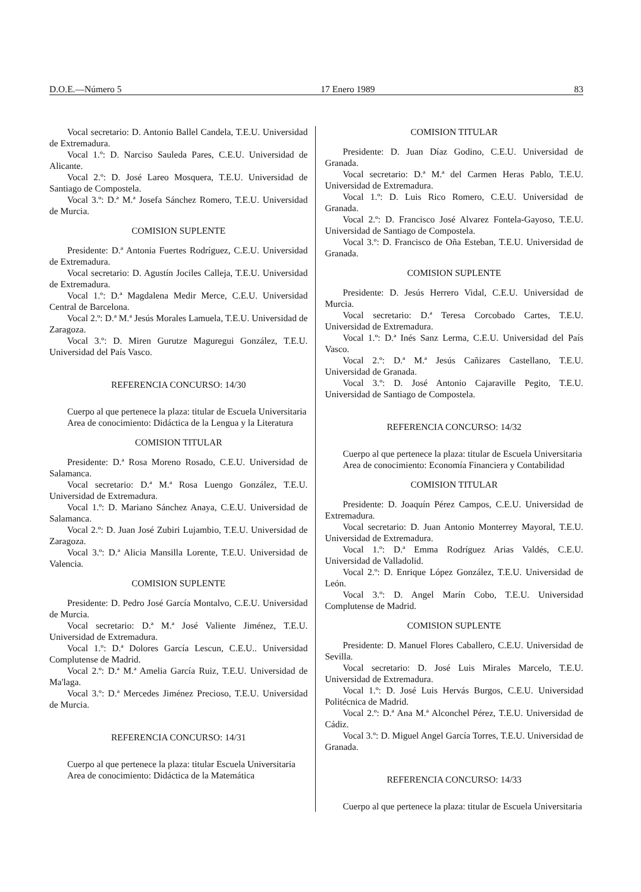D.O.E.—Número 5 17 Enero 1989 83
Vocal secretario: D. Antonio Ballel Candela, T.E.U. Universidad de Extremadura.
Vocal 1.º: D. Narciso Sauleda Pares, C.E.U. Universidad de Alicante.
Vocal 2.º: D. José Lareo Mosquera, T.E.U. Universidad de Santiago de Compostela.
Vocal 3.º: D.ª M.ª Josefa Sánchez Romero, T.E.U. Universidad de Murcia.
COMISION SUPLENTE
Presidente: D.ª Antonia Fuertes Rodríguez, C.E.U. Universidad de Extremadura.
Vocal secretario: D. Agustín Jociles Calleja, T.E.U. Universidad de Extremadura.
Vocal 1.º: D.ª Magdalena Medir Merce, C.E.U. Universidad Central de Barcelona.
Vocal 2.º: D.ª M.ª Jesús Morales Lamuela, T.E.U. Universidad de Zaragoza.
Vocal 3.º: D. Miren Gurutze Maguregui González, T.E.U. Universidad del País Vasco.
REFERENCIA CONCURSO: 14/30
Cuerpo al que pertenece la plaza: titular de Escuela Universitaria
Area de conocimiento: Didáctica de la Lengua y la Literatura
COMISION TITULAR
Presidente: D.ª Rosa Moreno Rosado, C.E.U. Universidad de Salamanca.
Vocal secretario: D.ª M.ª Rosa Luengo González, T.E.U. Universidad de Extremadura.
Vocal 1.º: D. Mariano Sánchez Anaya, C.E.U. Universidad de Salamanca.
Vocal 2.º: D. Juan José Zubiri Lujambio, T.E.U. Universidad de Zaragoza.
Vocal 3.º: D.ª Alicia Mansilla Lorente, T.E.U. Universidad de Valencia.
COMISION SUPLENTE
Presidente: D. Pedro José García Montalvo, C.E.U. Universidad de Murcia.
Vocal secretario: D.ª M.ª José Valiente Jiménez, T.E.U. Universidad de Extremadura.
Vocal 1.º: D.ª Dolores García Lescun, C.E.U.. Universidad Complutense de Madrid.
Vocal 2.º: D.ª M.ª Amelia García Ruiz, T.E.U. Universidad de Ma'laga.
Vocal 3.º: D.ª Mercedes Jiménez Precioso, T.E.U. Universidad de Murcia.
REFERENCIA CONCURSO: 14/31
Cuerpo al que pertenece la plaza: titular Escuela Universitaria
Area de conocimiento: Didáctica de la Matemática
COMISION TITULAR
Presidente: D. Juan Díaz Godino, C.E.U. Universidad de Granada.
Vocal secretario: D.ª M.ª del Carmen Heras Pablo, T.E.U. Universidad de Extremadura.
Vocal 1.º: D. Luis Rico Romero, C.E.U. Universidad de Granada.
Vocal 2.º: D. Francisco José Alvarez Fontela-Gayoso, T.E.U. Universidad de Santiago de Compostela.
Vocal 3.º: D. Francisco de Oña Esteban, T.E.U. Universidad de Granada.
COMISION SUPLENTE
Presidente: D. Jesús Herrero Vidal, C.E.U. Universidad de Murcia.
Vocal secretario: D.ª Teresa Corcobado Cartes, T.E.U. Universidad de Extremadura.
Vocal 1.º: D.ª Inés Sanz Lerma, C.E.U. Universidad del País Vasco.
Vocal 2.º: D.ª M.ª Jesús Cañizares Castellano, T.E.U. Universidad de Granada.
Vocal 3.º: D. José Antonio Cajaraville Pegito, T.E.U. Universidad de Santiago de Compostela.
REFERENCIA CONCURSO: 14/32
Cuerpo al que pertenece la plaza: titular de Escuela Universitaria
Area de conocimiento: Economía Financiera y Contabilidad
COMISION TITULAR
Presidente: D. Joaquín Pérez Campos, C.E.U. Universidad de Extremadura.
Vocal secretario: D. Juan Antonio Monterrey Mayoral, T.E.U. Universidad de Extremadura.
Vocal 1.º: D.ª Emma Rodríguez Arias Valdés, C.E.U. Universidad de Valladolid.
Vocal 2.º: D. Enrique López González, T.E.U. Universidad de León.
Vocal 3.º: D. Angel Marín Cobo, T.E.U. Universidad Complutense de Madrid.
COMISION SUPLENTE
Presidente: D. Manuel Flores Caballero, C.E.U. Universidad de Sevilla.
Vocal secretario: D. José Luis Mirales Marcelo, T.E.U. Universidad de Extremadura.
Vocal 1.º: D. José Luis Hervás Burgos, C.E.U. Universidad Politécnica de Madrid.
Vocal 2.º: D.ª Ana M.ª Alconchel Pérez, T.E.U. Universidad de Cádiz.
Vocal 3.º: D. Miguel Angel García Torres, T.E.U. Universidad de Granada.
REFERENCIA CONCURSO: 14/33
Cuerpo al que pertenece la plaza: titular de Escuela Universitaria